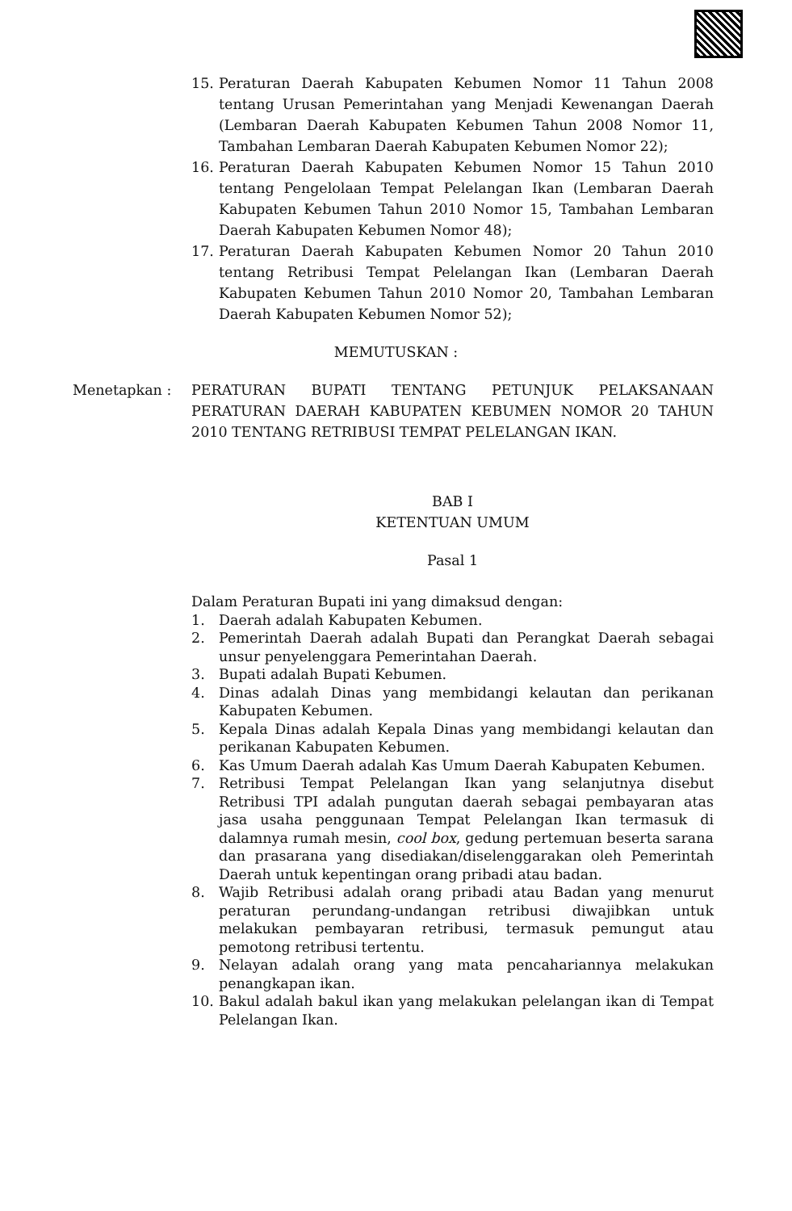15. Peraturan Daerah Kabupaten Kebumen Nomor 11 Tahun 2008 tentang Urusan Pemerintahan yang Menjadi Kewenangan Daerah (Lembaran Daerah Kabupaten Kebumen Tahun 2008 Nomor 11, Tambahan Lembaran Daerah Kabupaten Kebumen Nomor 22);
16. Peraturan Daerah Kabupaten Kebumen Nomor 15 Tahun 2010 tentang Pengelolaan Tempat Pelelangan Ikan (Lembaran Daerah Kabupaten Kebumen Tahun 2010 Nomor 15, Tambahan Lembaran Daerah Kabupaten Kebumen Nomor 48);
17. Peraturan Daerah Kabupaten Kebumen Nomor 20 Tahun 2010 tentang Retribusi Tempat Pelelangan Ikan (Lembaran Daerah Kabupaten Kebumen Tahun 2010 Nomor 20, Tambahan Lembaran Daerah Kabupaten Kebumen Nomor 52);
MEMUTUSKAN :
Menetapkan : PERATURAN BUPATI TENTANG PETUNJUK PELAKSANAAN PERATURAN DAERAH KABUPATEN KEBUMEN NOMOR 20 TAHUN 2010 TENTANG RETRIBUSI TEMPAT PELELANGAN IKAN.
BAB I
KETENTUAN UMUM
Pasal 1
Dalam Peraturan Bupati ini yang dimaksud dengan:
1. Daerah adalah Kabupaten Kebumen.
2. Pemerintah Daerah adalah Bupati dan Perangkat Daerah sebagai unsur penyelenggara Pemerintahan Daerah.
3. Bupati adalah Bupati Kebumen.
4. Dinas adalah Dinas yang membidangi kelautan dan perikanan Kabupaten Kebumen.
5. Kepala Dinas adalah Kepala Dinas yang membidangi kelautan dan perikanan Kabupaten Kebumen.
6. Kas Umum Daerah adalah Kas Umum Daerah Kabupaten Kebumen.
7. Retribusi Tempat Pelelangan Ikan yang selanjutnya disebut Retribusi TPI adalah pungutan daerah sebagai pembayaran atas jasa usaha penggunaan Tempat Pelelangan Ikan termasuk di dalamnya rumah mesin, cool box, gedung pertemuan beserta sarana dan prasarana yang disediakan/diselenggarakan oleh Pemerintah Daerah untuk kepentingan orang pribadi atau badan.
8. Wajib Retribusi adalah orang pribadi atau Badan yang menurut peraturan perundang-undangan retribusi diwajibkan untuk melakukan pembayaran retribusi, termasuk pemungut atau pemotong retribusi tertentu.
9. Nelayan adalah orang yang mata pencahariannya melakukan penangkapan ikan.
10. Bakul adalah bakul ikan yang melakukan pelelangan ikan di Tempat Pelelangan Ikan.